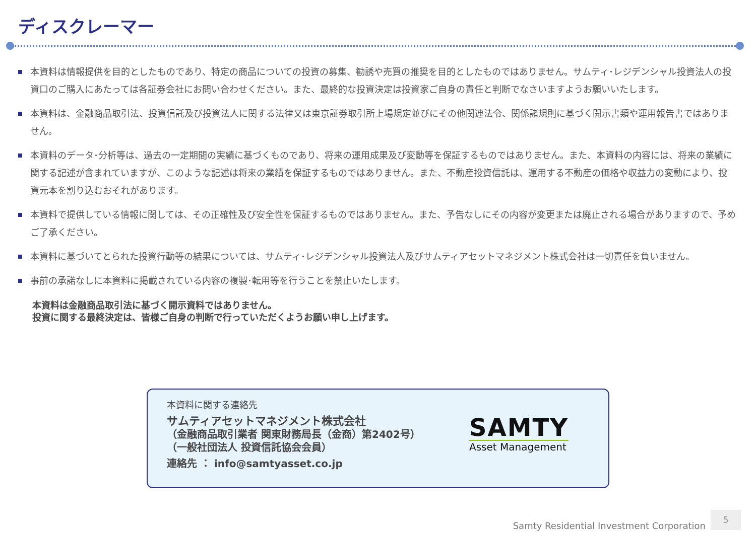ディスクレーマー
本資料は情報提供を目的としたものであり、特定の商品についての投資の募集、勧誘や売買の推奨を目的としたものではありません。サムティ･レジデンシャル投資法人の投資口のご購入にあたっては各証券会社にお問い合わせください。また、最終的な投資決定は投資家ご自身の責任と判断でなさいますようお願いいたします。
本資料は、金融商品取引法、投資信託及び投資法人に関する法律又は東京証券取引所上場規定並びにその他関連法令、関係諸規則に基づく開示書類や運用報告書ではありません。
本資料のデータ･分析等は、過去の一定期間の実績に基づくものであり、将来の運用成果及び変動等を保証するものではありません。また、本資料の内容には、将来の業績に関する記述が含まれていますが、このような記述は将来の業績を保証するものではありません。また、不動産投資信託は、運用する不動産の価格や収益力の変動により、投資元本を割り込むおそれがあります。
本資料で提供している情報に関しては、その正確性及び安全性を保証するものではありません。また、予告なしにその内容が変更または廃止される場合がありますので、予めご了承ください。
本資料に基づいてとられた投資行動等の結果については、サムティ･レジデンシャル投資法人及びサムティアセットマネジメント株式会社は一切責任を負いません。
事前の承諾なしに本資料に掲載されている内容の複製･転用等を行うことを禁止いたします。
本資料は金融商品取引法に基づく開示資料ではありません。
投資に関する最終決定は、皆様ご自身の判断で行っていただくようお願い申し上げます。
本資料に関する連絡先
サムティアセットマネジメント株式会社
（金融商品取引業者 関東財務局長（金商）第2402号）
（一般社団法人 投資信託協会会員）
連絡先 ： info@samtyasset.co.jp
SAMTY
Asset Management
Samty Residential Investment Corporation
5